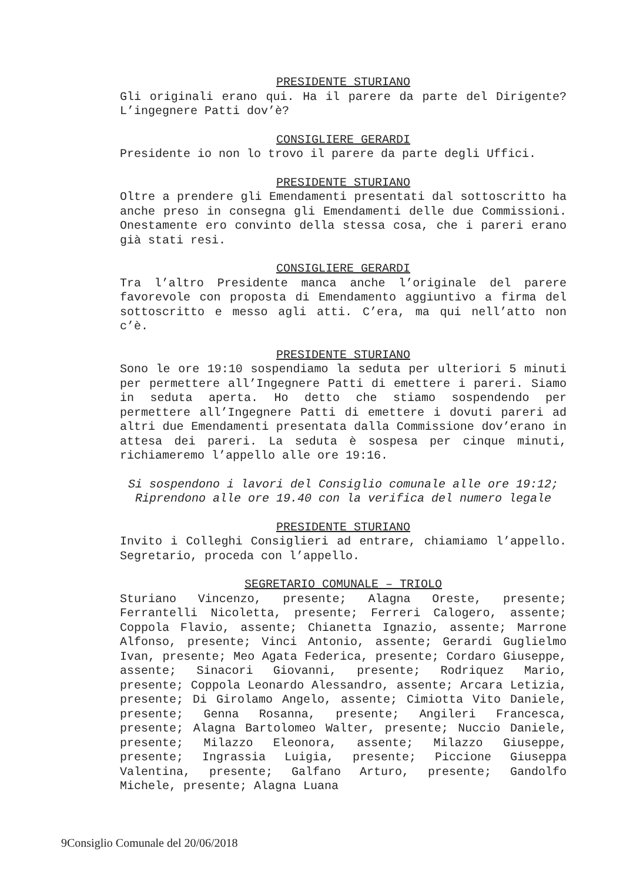PRESIDENTE STURIANO
Gli originali erano qui. Ha il parere da parte del Dirigente? L’ingegnere Patti dov’è?
CONSIGLIERE GERARDI
Presidente io non lo trovo il parere da parte degli Uffici.
PRESIDENTE STURIANO
Oltre a prendere gli Emendamenti presentati dal sottoscritto ha anche preso in consegna gli Emendamenti delle due Commissioni. Onestamente ero convinto della stessa cosa, che i pareri erano già stati resi.
CONSIGLIERE GERARDI
Tra l’altro Presidente manca anche l’originale del parere favorevole con proposta di Emendamento aggiuntivo a firma del sottoscritto e messo agli atti. C’era, ma qui nell’atto non c’è.
PRESIDENTE STURIANO
Sono le ore 19:10 sospendiamo la seduta per ulteriori 5 minuti per permettere all’Ingegnere Patti di emettere i pareri. Siamo in seduta aperta. Ho detto che stiamo sospendendo per permettere all’Ingegnere Patti di emettere i dovuti pareri ad altri due Emendamenti presentata dalla Commissione dov’erano in attesa dei pareri. La seduta è sospesa per cinque minuti, richiameremo l’appello alle ore 19:16.
Si sospendono i lavori del Consiglio comunale alle ore 19:12;
Riprendono alle ore 19.40 con la verifica del numero legale
PRESIDENTE STURIANO
Invito i Colleghi Consiglieri ad entrare, chiamiamo l’appello. Segretario, proceda con l’appello.
SEGRETARIO COMUNALE – TRIOLO
Sturiano Vincenzo, presente; Alagna Oreste, presente; Ferrantelli Nicoletta, presente; Ferreri Calogero, assente; Coppola Flavio, assente; Chianetta Ignazio, assente; Marrone Alfonso, presente; Vinci Antonio, assente; Gerardi Guglielmo Ivan, presente; Meo Agata Federica, presente; Cordaro Giuseppe, assente; Sinacori Giovanni, presente; Rodriquez Mario, presente; Coppola Leonardo Alessandro, assente; Arcara Letizia, presente; Di Girolamo Angelo, assente; Cimiotta Vito Daniele, presente; Genna Rosanna, presente; Angileri Francesca, presente; Alagna Bartolomeo Walter, presente; Nuccio Daniele, presente; Milazzo Eleonora, assente; Milazzo Giuseppe, presente; Ingrassia Luigia, presente; Piccione Giuseppa Valentina, presente; Galfano Arturo, presente; Gandolfo Michele, presente; Alagna Luana
9Consiglio Comunale del 20/06/2018